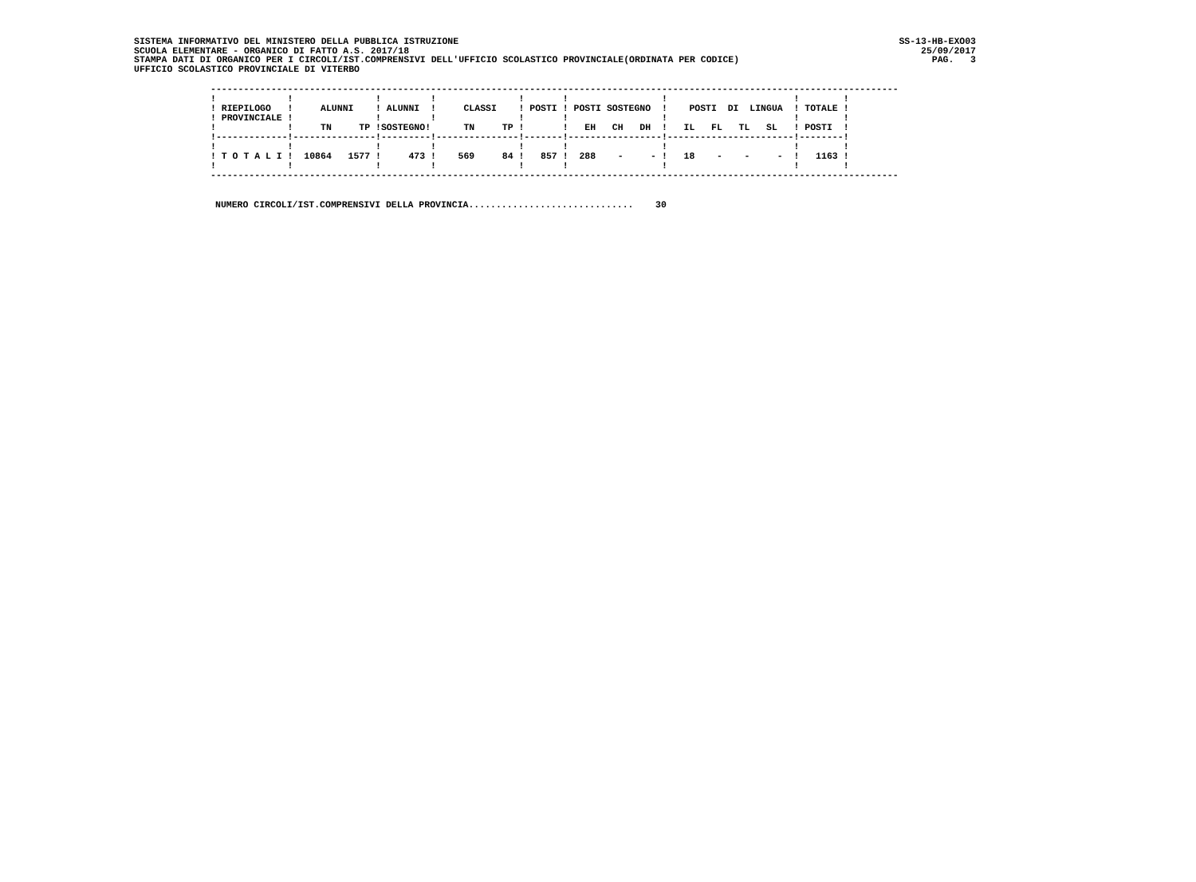SISTEMA INFORMATIVO DEL MINISTERO DELLA PUBBLICA ISTRUZIONE SS-13-HB-EXO03
SCUOLA ELEMENTARE - ORGANICO DI FATTO A.S. 2017/18 25/09/2017
STAMPA DATI DI ORGANICO PER I CIRCOLI/IST.COMPRENSIVI DELL'UFFICIO SCOLASTICO PROVINCIALE(ORDINATA PER CODICE) PAG. 3
UFFICIO SCOLASTICO PROVINCIALE DI VITERBO
| ----------------------------------------------------------------------------------------------------------------------------- ! ! ! ! ! ! ! ! ! ! RIEPILOGO ! ALUNNI ! ALUNNI ! CLASSI ! POSTI ! POSTI SOSTEGNO ! POSTI DI LINGUA ! TOTALE ! ! PROVINCIALE ! ! ! ! ! ! ! ! ! ! TN TP !SOSTEGNO! TN TP ! ! EH CH DH ! IL FL TL SL ! POSTI ! !-------------!---------------!---------!---------------!-------!-----------------!-----------------------!--------! ! ! ! ! ! ! ! ! ! ! T O T A L I ! 10864 1577 ! 473 ! 569 84 ! 857 ! 288 - - ! 18 - - - ! 1163 ! ! ! ! ! ! ! ! ! ! ----------------------------------------------------------------------------------------------------------------------------- |
NUMERO CIRCOLI/IST.COMPRENSIVI DELLA PROVINCIA..............................    30